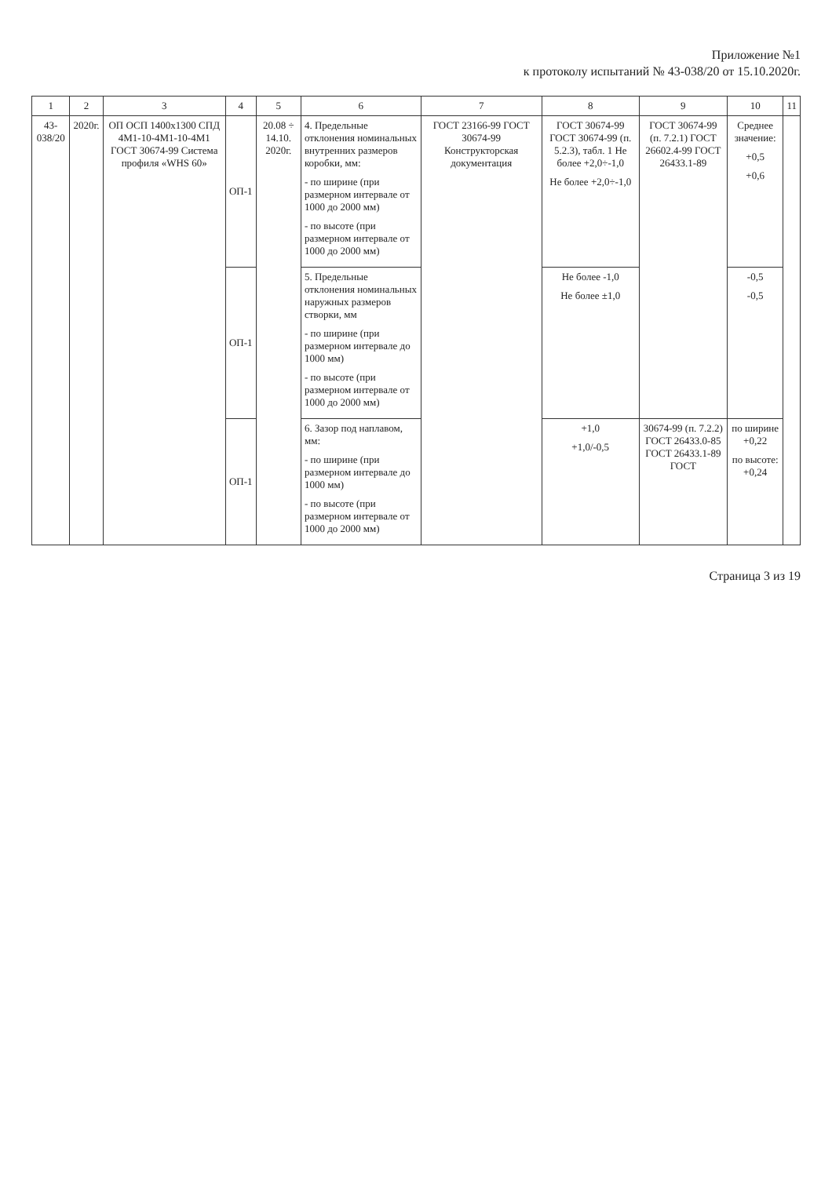Приложение №1
к протоколу испытаний № 43-038/20 от 15.10.2020г.
| 1 | 2 | 3 | 4 | 5 | 6 | 7 | 8 | 9 | 10 | 11 |
| --- | --- | --- | --- | --- | --- | --- | --- | --- | --- | --- |
| 43-038/20 | 2020г. | ОП ОСП 1400х1300 СПД 4М1-10-4М1-10-4М1 ГОСТ 30674-99 Система профиля «WHS 60» | ОП-1 | 20.08 ÷ 14.10. 2020г. | 4. Предельные отклонения номинальных внутренних размеров коробки, мм: - по ширине (при размерном интервале от 1000 до 2000 мм) - по высоте (при размерном интервале от 1000 до 2000 мм) | ГОСТ 23166-99 ГОСТ 30674-99 Конструкторская документация | ГОСТ 30674-99 ГОСТ 30674-99 (п. 5.2.3), табл. 1 Не более +2,0÷-1,0 Не более +2,0÷-1,0 | ГОСТ 30674-99 (п. 7.2.1) ГОСТ 26602.4-99 ГОСТ 26433.1-89 | Среднее значение: +0,5 +0,6 | |
| | | | ОП-1 | | 5. Предельные отклонения номинальных наружных размеров створки, мм - по ширине (при размерном интервале до 1000 мм) - по высоте (при размерном интервале от 1000 до 2000 мм) | | Не более -1,0 Не более ±1,0 | | -0,5 -0,5 | |
| | | | ОП-1 | | 6. Зазор под наплавом, мм: - по ширине (при размерном интервале до 1000 мм) - по высоте (при размерном интервале от 1000 до 2000 мм) | | +1,0 +1,0/-0,5 | 30674-99 (п. 7.2.2) ГОСТ 26433.0-85 ГОСТ 26433.1-89 ГОСТ | по ширине +0,22 по высоте: +0,24 | |
Страница 3 из 19